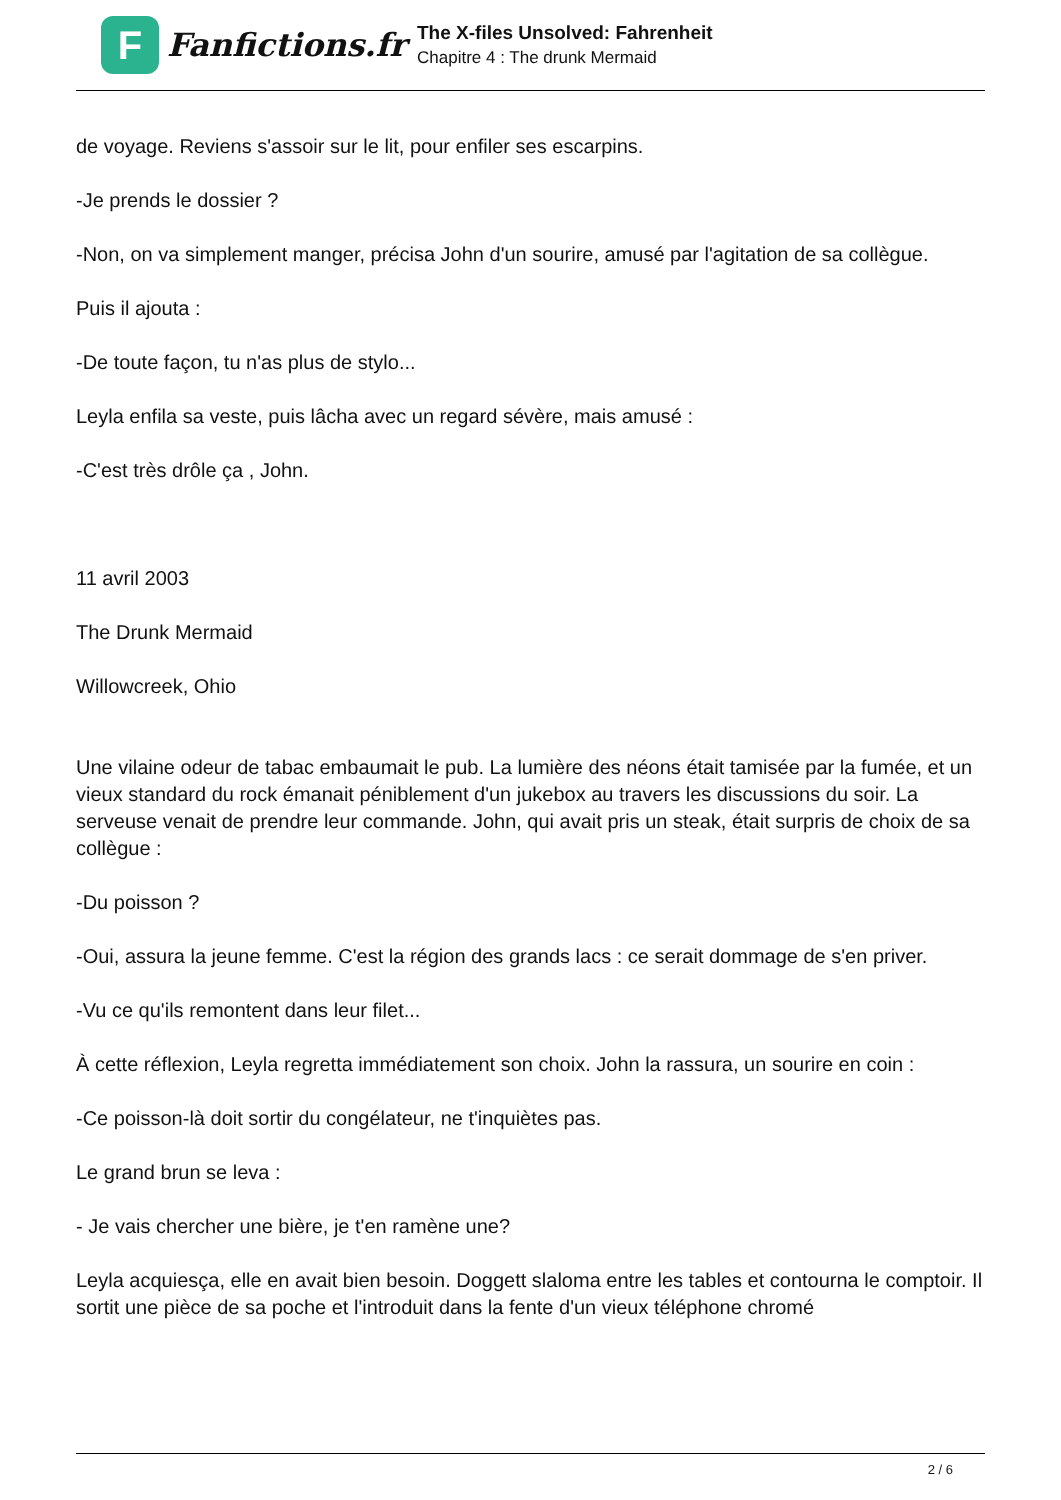F
Fanfictions.fr
The X-files Unsolved: Fahrenheit
Chapitre 4 : The drunk Mermaid
de voyage. Reviens s'assoir sur le lit, pour enfiler ses escarpins.
-Je prends le dossier ?
-Non, on va simplement manger, précisa John d'un sourire, amusé par l'agitation de sa collègue.
Puis il ajouta :
-De toute façon, tu n'as plus de stylo...
Leyla enfila sa veste, puis lâcha avec un regard sévère, mais amusé :
-C'est très drôle ça , John.
11 avril 2003
The Drunk Mermaid
Willowcreek, Ohio
Une vilaine odeur de tabac embaumait le pub. La lumière des néons était tamisée par la fumée, et un vieux standard du rock émanait péniblement d'un jukebox au travers les discussions du soir. La serveuse venait de prendre leur commande. John, qui avait pris un steak, était surpris de choix de sa collègue :
-Du poisson ?
-Oui, assura la jeune femme. C'est la région des grands lacs : ce serait dommage de s'en priver.
-Vu ce qu'ils remontent dans leur filet...
À cette réflexion, Leyla regretta immédiatement son choix. John la rassura, un sourire en coin :
-Ce poisson-là doit sortir du congélateur, ne t'inquiètes pas.
Le grand brun se leva :
- Je vais chercher une bière, je t'en ramène une?
Leyla acquiesça, elle en avait bien besoin. Doggett slaloma entre les tables et contourna le comptoir. Il sortit une pièce de sa poche et l'introduit dans la fente d'un vieux téléphone chromé
2 / 6